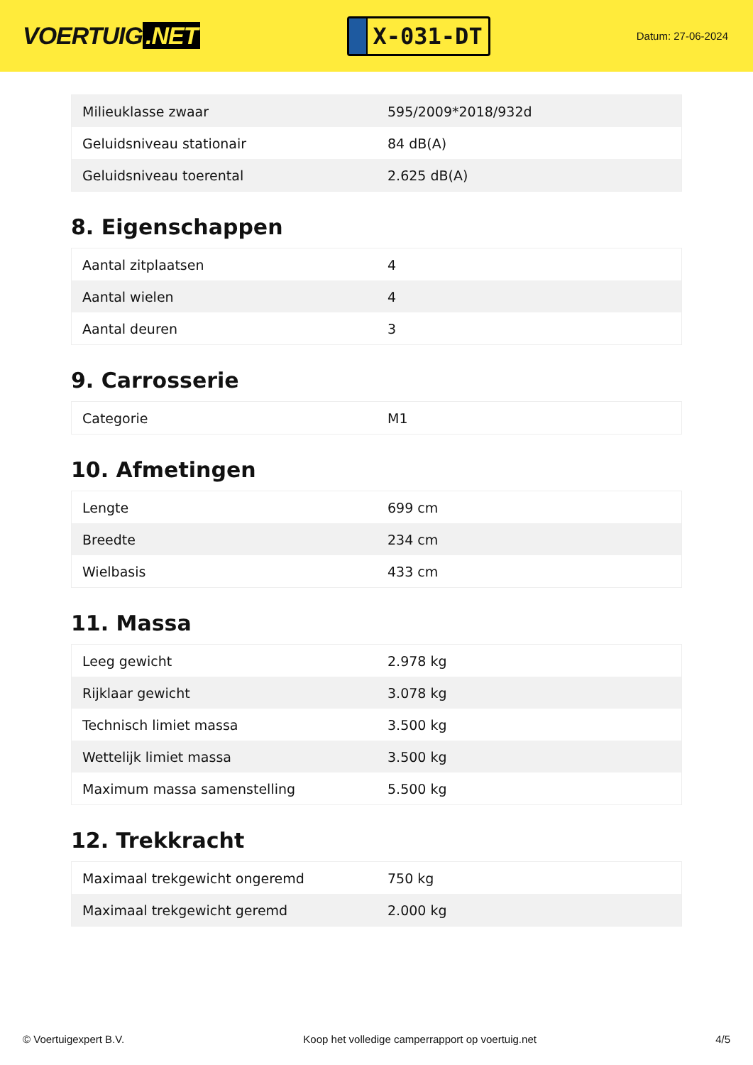VOERTUIG.NET
X-031-DT
Datum: 27-06-2024
| Milieuklasse zwaar | 595/2009*2018/932d |
| Geluidsniveau stationair | 84 dB(A) |
| Geluidsniveau toerental | 2.625 dB(A) |
8. Eigenschappen
| Aantal zitplaatsen | 4 |
| Aantal wielen | 4 |
| Aantal deuren | 3 |
9. Carrosserie
| Categorie | M1 |
10. Afmetingen
| Lengte | 699 cm |
| Breedte | 234 cm |
| Wielbasis | 433 cm |
11. Massa
| Leeg gewicht | 2.978 kg |
| Rijklaar gewicht | 3.078 kg |
| Technisch limiet massa | 3.500 kg |
| Wettelijk limiet massa | 3.500 kg |
| Maximum massa samenstelling | 5.500 kg |
12. Trekkracht
| Maximaal trekgewicht ongeremd | 750 kg |
| Maximaal trekgewicht geremd | 2.000 kg |
© Voertuigexpert B.V. Koop het volledige camperrapport op voertuig.net 4/5